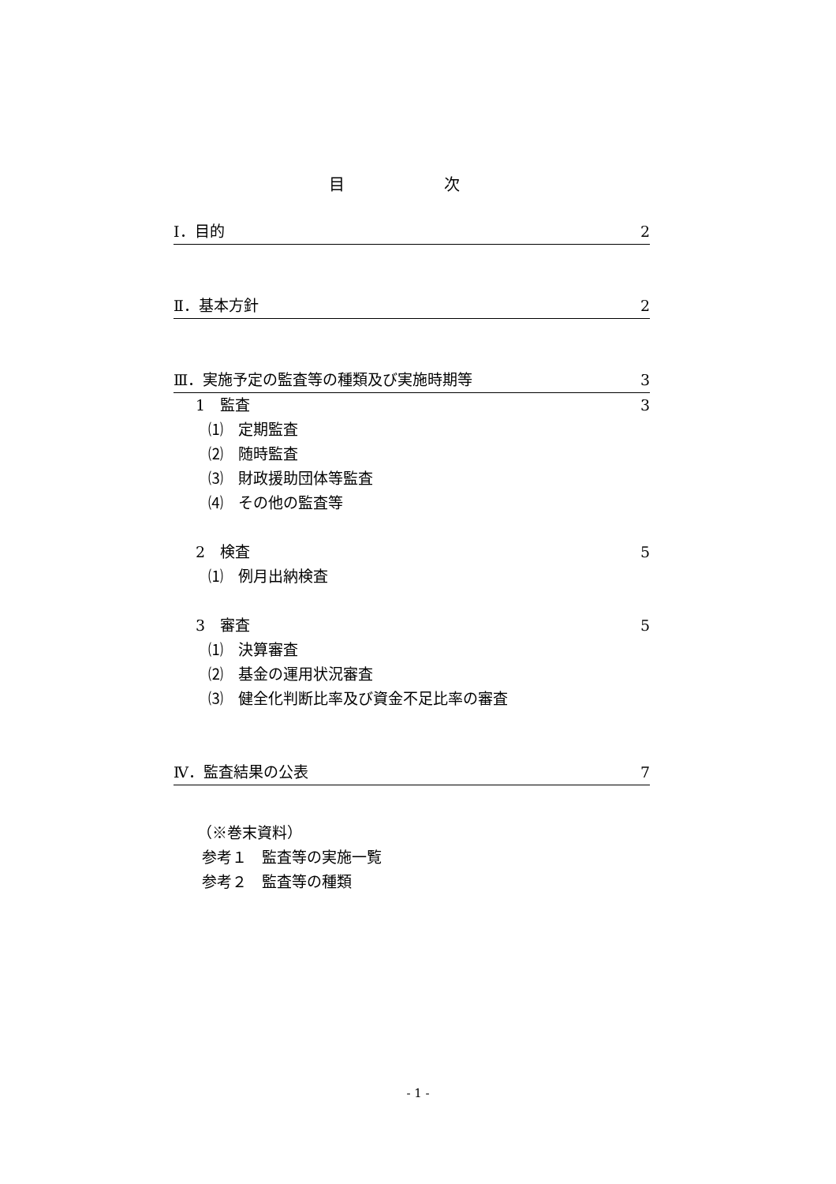目 次
Ⅰ．目的 2
Ⅱ．基本方針 2
Ⅲ．実施予定の監査等の種類及び実施時期等 3
1　監査 3
⑴　定期監査
⑵　随時監査
⑶　財政援助団体等監査
⑷　その他の監査等
2　検査 5
⑴　例月出納検査
3　審査 5
⑴　決算審査
⑵　基金の運用状況審査
⑶　健全化判断比率及び資金不足比率の審査
Ⅳ．監査結果の公表 7
（※巻末資料）
参考１　監査等の実施一覧
参考２　監査等の種類
- 1 -